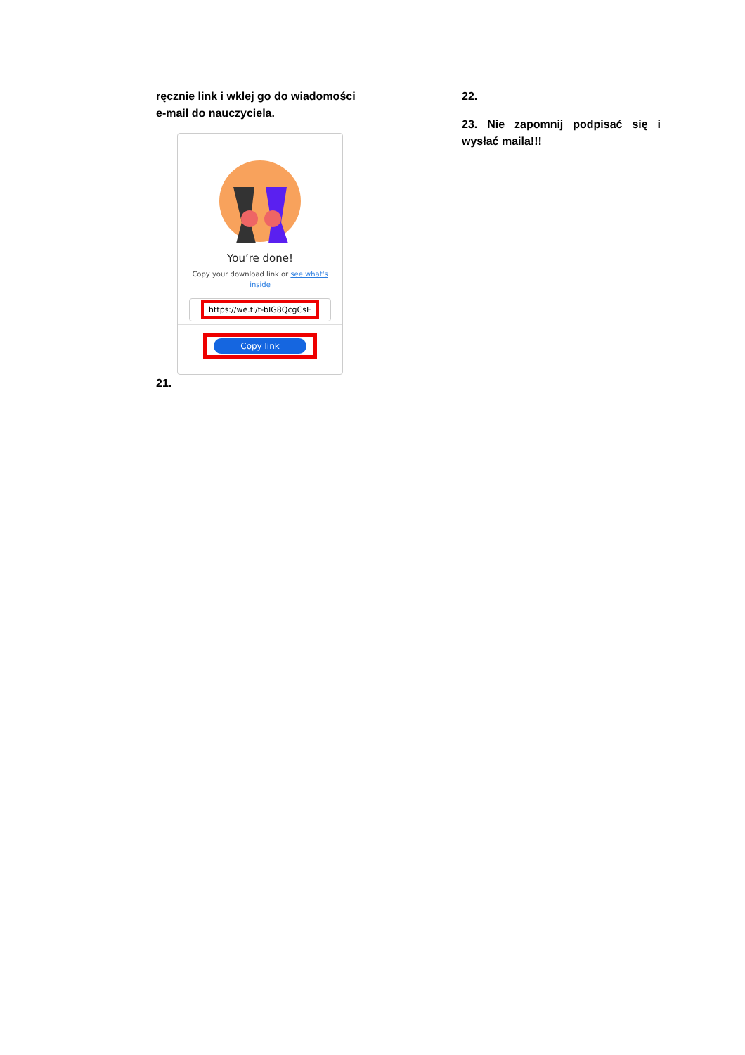ręcznie link i wklej go do wiadomości e-mail do nauczyciela.
You’re done!
Copy your download link or see what's inside
https://we.tl/t-bIG8QcgCsE
Copy link
21.
22.
23. Nie zapomnij podpisać się i wysłać maila!!!